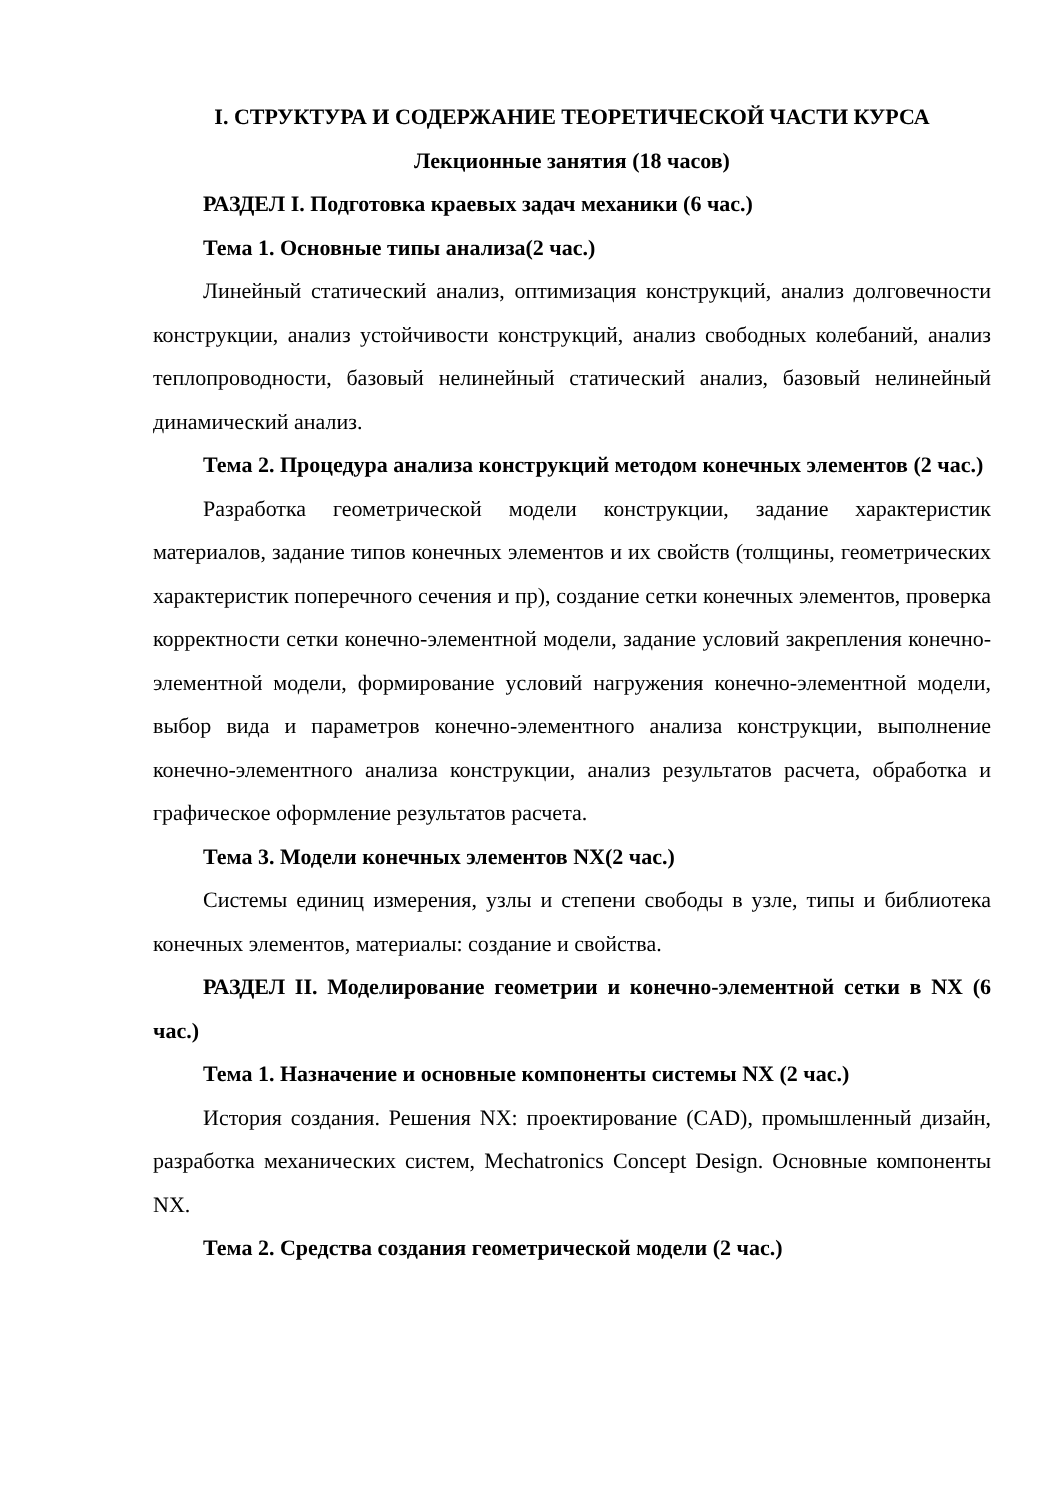I. СТРУКТУРА И СОДЕРЖАНИЕ ТЕОРЕТИЧЕСКОЙ ЧАСТИ КУРСА
Лекционные занятия (18 часов)
РАЗДЕЛ I. Подготовка краевых задач механики (6 час.)
Тема 1. Основные типы анализа(2 час.)
Линейный статический анализ, оптимизация конструкций, анализ долговечности конструкции, анализ устойчивости конструкций, анализ свободных колебаний, анализ теплопроводности, базовый нелинейный статический анализ, базовый нелинейный динамический анализ.
Тема 2. Процедура анализа конструкций методом конечных элементов (2 час.)
Разработка геометрической модели конструкции, задание характеристик материалов, задание типов конечных элементов и их свойств (толщины, геометрических характеристик поперечного сечения и пр), создание сетки конечных элементов, проверка корректности сетки конечно-элементной модели, задание условий закрепления конечно-элементной модели, формирование условий нагружения конечно-элементной модели, выбор вида и параметров конечно-элементного анализа конструкции, выполнение конечно-элементного анализа конструкции, анализ результатов расчета, обработка и графическое оформление результатов расчета.
Тема 3. Модели конечных элементов NX(2 час.)
Системы единиц измерения, узлы и степени свободы в узле, типы и библиотека конечных элементов, материалы: создание и свойства.
РАЗДЕЛ II. Моделирование геометрии и конечно-элементной сетки в NX (6 час.)
Тема 1. Назначение и основные компоненты системы NX (2 час.)
История создания. Решения NX: проектирование (CAD), промышленный дизайн, разработка механических систем, Mechatronics Concept Design. Основные компоненты NX.
Тема 2. Средства создания геометрической модели (2 час.)